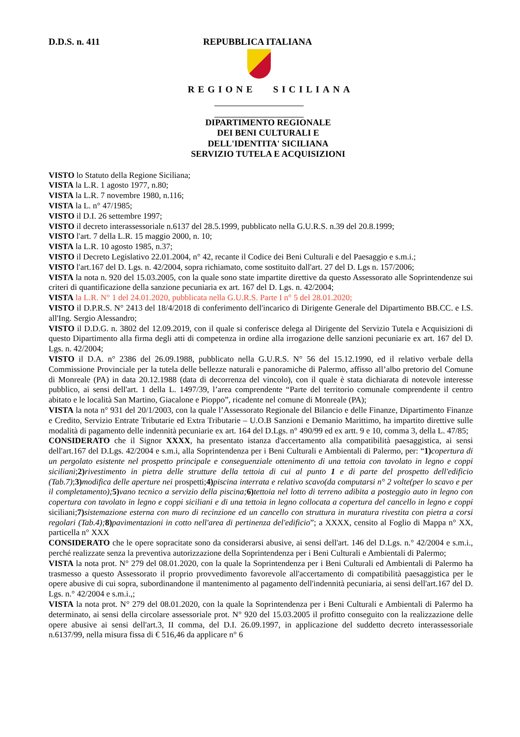D.D.S. n. 411 REPUBBLICA ITALIANA
REGIONE SICILIANA
DIPARTIMENTO REGIONALE
DEI BENI CULTURALI E
DELL'IDENTITA' SICILIANA
SERVIZIO TUTELA E ACQUISIZIONI
VISTO lo Statuto della Regione Siciliana;
VISTA la L.R. 1 agosto 1977, n.80;
VISTA la L.R. 7 novembre 1980, n.116;
VISTA la L. n° 47/1985;
VISTO il D.I. 26 settembre 1997;
VISTO il decreto interassessoriale n.6137 del 28.5.1999, pubblicato nella G.U.R.S. n.39 del 20.8.1999;
VISTO l'art. 7 della L.R. 15 maggio 2000, n. 10;
VISTA la L.R. 10 agosto 1985, n.37;
VISTO il Decreto Legislativo 22.01.2004, n° 42, recante il Codice dei Beni Culturali e del Paesaggio e s.m.i.;
VISTO l'art.167 del D. Lgs. n. 42/2004, sopra richiamato, come sostituito dall'art. 27 del D. Lgs n. 157/2006;
VISTA la nota n. 920 del 15.03.2005, con la quale sono state impartite direttive da questo Assessorato alle Soprintendenze sui criteri di quantificazione della sanzione pecuniaria ex art. 167 del D. Lgs. n. 42/2004;
VISTA la L.R. N° 1 del 24.01.2020, pubblicata nella G.U.R.S. Parte I n° 5 del 28.01.2020;
VISTO il D.P.R.S. N° 2413 del 18/4/2018 di conferimento dell'incarico di Dirigente Generale del Dipartimento BB.CC. e I.S. all'Ing. Sergio Alessandro;
VISTO il D.D.G. n. 3802 del 12.09.2019, con il quale si conferisce delega al Dirigente del Servizio Tutela e Acquisizioni di questo Dipartimento alla firma degli atti di competenza in ordine alla irrogazione delle sanzioni pecuniarie ex art. 167 del D. Lgs. n. 42/2004;
VISTO il D.A. n° 2386 del 26.09.1988, pubblicato nella G.U.R.S. N° 56 del 15.12.1990, ed il relativo verbale della Commissione Provinciale per la tutela delle bellezze naturali e panoramiche di Palermo, affisso all’albo pretorio del Comune di Monreale (PA) in data 20.12.1988 (data di decorrenza del vincolo), con il quale è stata dichiarata di notevole interesse pubblico, ai sensi dell'art. 1 della L. 1497/39, l’area comprendente “Parte del territorio comunale comprendente il centro abitato e le località San Martino, Giacalone e Pioppo”, ricadente nel comune di Monreale (PA);
VISTA la nota n° 931 del 20/1/2003, con la quale l’Assessorato Regionale del Bilancio e delle Finanze, Dipartimento Finanze e Credito, Servizio Entrate Tributarie ed Extra Tributarie – U.O.B Sanzioni e Demanio Marittimo, ha impartito direttive sulle modalità di pagamento delle indennità pecuniarie ex art. 164 del D.Lgs. n° 490/99 ed ex artt. 9 e 10, comma 3, della L. 47/85;
CONSIDERATO che il Signor XXXX, ha presentato istanza d'accertamento alla compatibilità paesaggistica, ai sensi dell'art.167 del D.Lgs. 42/2004 e s.m.i, alla Soprintendenza per i Beni Culturali e Ambientali di Palermo, per: “1) copertura di un pergolato esistente nel prospetto principale e conseguenziale ottenimento di una tettoia con tavolato in legno e coppi siciliani;2) rivestimento in pietra delle strutture della tettoia di cui al punto 1 e di parte del prospetto dell'edificio (Tab.7);3) modifica delle aperture nei prospetti;4) piscina interrata e relativo scavo(da computarsi n° 2 volte(per lo scavo e per il completamento); 5) vano tecnico a servizio della piscina; 6) tettoia nel lotto di terreno adibita a posteggio auto in legno con copertura con tavolato in legno e coppi siciliani e di una tettoia in legno collocata a copertura del cancello in legno e coppi siciliani;7) sistemazione esterna con muro di recinzione ed un cancello con struttura in muratura rivestita con pietra a corsi regolari (Tab.4); 8) pavimentazioni in cotto nell'area di pertinenza del'edificio”; a XXXX, censito al Foglio di Mappa n° XX, particella n° XXX
CONSIDERATO che le opere sopracitate sono da considerarsi abusive, ai sensi dell'art. 146 del D.Lgs. n.° 42/2004 e s.m.i., perché realizzate senza la preventiva autorizzazione della Soprintendenza per i Beni Culturali e Ambientali di Palermo;
VISTA la nota prot. N° 279 del 08.01.2020, con la quale la Soprintendenza per i Beni Culturali ed Ambientali di Palermo ha trasmesso a questo Assessorato il proprio provvedimento favorevole all'accertamento di compatibilità paesaggistica per le opere abusive di cui sopra, subordinandone il mantenimento al pagamento dell'indennità pecuniaria, ai sensi dell'art.167 del D. Lgs. n.° 42/2004 e s.m.i.,;
VISTA la nota prot. N° 279 del 08.01.2020, con la quale la Soprintendenza per i Beni Culturali e Ambientali di Palermo ha determinato, ai sensi della circolare assessoriale prot. N° 920 del 15.03.2005 il profitto conseguito con la realizzazione delle opere abusive ai sensi dell'art.3, II comma, del D.I. 26.09.1997, in applicazione del suddetto decreto interassessoriale n.6137/99, nella misura fissa di € 516,46 da applicare n° 6